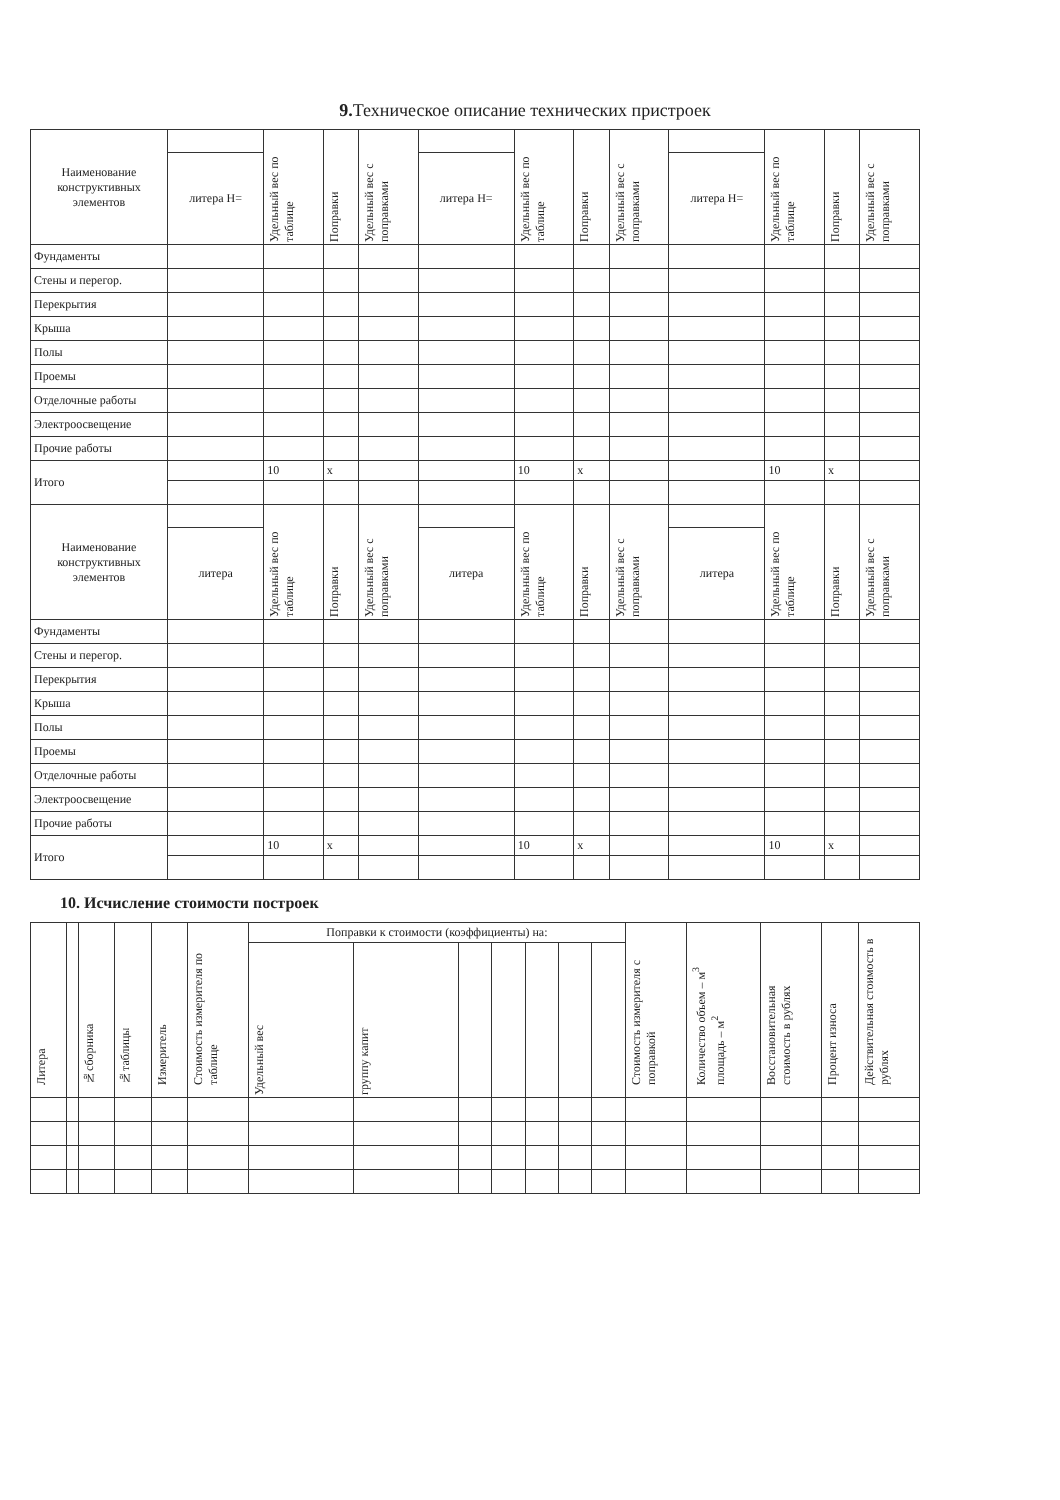9. Техническое описание технических пристроек
| Наименование конструктивных элементов | | Удельный вес по таблице | Поправки | Удельный вес с поправками | | Удельный вес по таблице | Поправки | Удельный вес с поправками | | Удельный вес по таблице | Поправки | Удельный вес с поправками |
| --- | --- | --- | --- | --- | --- | --- | --- | --- | --- | --- | --- | --- |
| | литера Н= | | | | литера Н= | | | | литера Н= | | | |
| Фундаменты | | | | | | | | | | | | |
| Стены и перегор. | | | | | | | | | | | | |
| Перекрытия | | | | | | | | | | | | |
| Крыша | | | | | | | | | | | | |
| Полы | | | | | | | | | | | | |
| Проемы | | | | | | | | | | | | |
| Отделочные работы | | | | | | | | | | | | |
| Электроосвещение | | | | | | | | | | | | |
| Прочие работы | | | | | | | | | | | | |
| Итого | | 10 | x | | | 10 | x | | | 10 | x | |
| Наименование конструктивных элементов | | Удельный вес по таблице | Поправки | Удельный вес с поправками | | Удельный вес по таблице | Поправки | Удельный вес с поправками | | Удельный вес по таблице | Поправки | Удельный вес с поправками |
| | литера | | | | литера | | | | литера | | | |
| Фундаменты | | | | | | | | | | | | |
| Стены и перегор. | | | | | | | | | | | | |
| Перекрытия | | | | | | | | | | | | |
| Крыша | | | | | | | | | | | | |
| Полы | | | | | | | | | | | | |
| Проемы | | | | | | | | | | | | |
| Отделочные работы | | | | | | | | | | | | |
| Электроосвещение | | | | | | | | | | | | |
| Прочие работы | | | | | | | | | | | | |
| Итого | | 10 | x | | | 10 | x | | | 10 | x | |
10. Исчисление стоимости построек
| Литера | | №сборника | №таблицы | Измеритель | Стоимость измерителя по таблице | Поправки к стоимости (коэффициенты) на: | | | | | | | Стоимость измерителя с поправкой | Количество объем – м<sup>3</sup> площадь – м<sup>2</sup> | Восстановительная стоимость в рублях | Процент износа | Действительная стоимость в рублях |
| --- | --- | --- | --- | --- | --- | --- | --- | --- | --- | --- | --- | --- | --- | --- | --- | --- | --- |
| | | | | | | Удельный вес | группу капит | | | | | | | | | | |